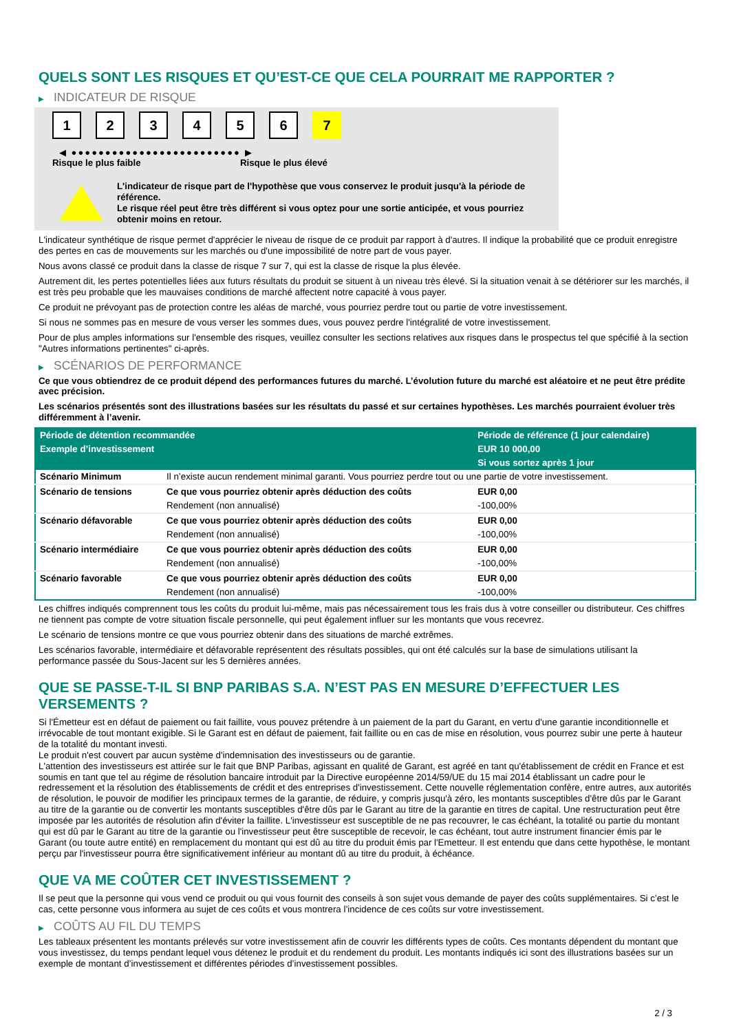QUELS SONT LES RISQUES ET QU’EST-CE QUE CELA POURRAIT ME RAPPORTER ?
▶ INDICATEUR DE RISQUE
1 2 3 4 5 6 7
◀ ●●●●●●●●●●●●●●●●●●●●●●●●● ▶
Risque le plus faible Risque le plus élevé
L'indicateur de risque part de l'hypothèse que vous conservez le produit jusqu'à la période de référence.
Le risque réel peut être très différent si vous optez pour une sortie anticipée, et vous pourriez obtenir moins en retour.
L'indicateur synthétique de risque permet d'apprécier le niveau de risque de ce produit par rapport à d'autres. Il indique la probabilité que ce produit enregistre des pertes en cas de mouvements sur les marchés ou d'une impossibilité de notre part de vous payer.
Nous avons classé ce produit dans la classe de risque 7 sur 7, qui est la classe de risque la plus élevée.
Autrement dit, les pertes potentielles liées aux futurs résultats du produit se situent à un niveau très élevé. Si la situation venait à se détériorer sur les marchés, il est très peu probable que les mauvaises conditions de marché affectent notre capacité à vous payer.
Ce produit ne prévoyant pas de protection contre les aléas de marché, vous pourriez perdre tout ou partie de votre investissement.
Si nous ne sommes pas en mesure de vous verser les sommes dues, vous pouvez perdre l'intégralité de votre investissement.
Pour de plus amples informations sur l'ensemble des risques, veuillez consulter les sections relatives aux risques dans le prospectus tel que spécifié à la section "Autres informations pertinentes" ci-après.
▶ SCÉNARIOS DE PERFORMANCE
Ce que vous obtiendrez de ce produit dépend des performances futures du marché. L’évolution future du marché est aléatoire et ne peut être prédite avec précision.
Les scénarios présentés sont des illustrations basées sur les résultats du passé et sur certaines hypothèses. Les marchés pourraient évoluer très différemment à l’avenir.
| Période de détention recommandée | | Période de référence (1 jour calendaire) |
| --- | --- | --- |
| Exemple d’investissement | | EUR 10 000,00 |
| | | Si vous sortez après 1 jour |
| Scénario Minimum | Il n’existe aucun rendement minimal garanti. Vous pourriez perdre tout ou une partie de votre investissement. | |
| Scénario de tensions | Ce que vous pourriez obtenir après déduction des coûts | EUR 0,00 |
| | Rendement (non annualisé) | -100,00% |
| Scénario défavorable | Ce que vous pourriez obtenir après déduction des coûts | EUR 0,00 |
| | Rendement (non annualisé) | -100,00% |
| Scénario intermédiaire | Ce que vous pourriez obtenir après déduction des coûts | EUR 0,00 |
| | Rendement (non annualisé) | -100,00% |
| Scénario favorable | Ce que vous pourriez obtenir après déduction des coûts | EUR 0,00 |
| | Rendement (non annualisé) | -100,00% |
Les chiffres indiqués comprennent tous les coûts du produit lui-même, mais pas nécessairement tous les frais dus à votre conseiller ou distributeur. Ces chiffres ne tiennent pas compte de votre situation fiscale personnelle, qui peut également influer sur les montants que vous recevrez.
Le scénario de tensions montre ce que vous pourriez obtenir dans des situations de marché extrêmes.
Les scénarios favorable, intermédiaire et défavorable représentent des résultats possibles, qui ont été calculés sur la base de simulations utilisant la performance passée du Sous-Jacent sur les 5 dernières années.
QUE SE PASSE-T-IL SI BNP PARIBAS S.A. N’EST PAS EN MESURE D’EFFECTUER LES VERSEMENTS ?
Si l'Émetteur est en défaut de paiement ou fait faillite, vous pouvez prétendre à un paiement de la part du Garant, en vertu d'une garantie inconditionnelle et irrévocable de tout montant exigible. Si le Garant est en défaut de paiement, fait faillite ou en cas de mise en résolution, vous pourrez subir une perte à hauteur de la totalité du montant investi.
Le produit n'est couvert par aucun système d'indemnisation des investisseurs ou de garantie.
L'attention des investisseurs est attirée sur le fait que BNP Paribas, agissant en qualité de Garant, est agréé en tant qu'établissement de crédit en France et est soumis en tant que tel au régime de résolution bancaire introduit par la Directive européenne 2014/59/UE du 15 mai 2014 établissant un cadre pour le redressement et la résolution des établissements de crédit et des entreprises d'investissement. Cette nouvelle réglementation confère, entre autres, aux autorités de résolution, le pouvoir de modifier les principaux termes de la garantie, de réduire, y compris jusqu'à zéro, les montants susceptibles d'être dûs par le Garant au titre de la garantie ou de convertir les montants susceptibles d'être dûs par le Garant au titre de la garantie en titres de capital. Une restructuration peut être imposée par les autorités de résolution afin d'éviter la faillite. L'investisseur est susceptible de ne pas recouvrer, le cas échéant, la totalité ou partie du montant qui est dû par le Garant au titre de la garantie ou l'investisseur peut être susceptible de recevoir, le cas échéant, tout autre instrument financier émis par le Garant (ou toute autre entité) en remplacement du montant qui est dû au titre du produit émis par l'Emetteur. Il est entendu que dans cette hypothèse, le montant perçu par l'investisseur pourra être significativement inférieur au montant dû au titre du produit, à échéance.
QUE VA ME COÛTER CET INVESTISSEMENT ?
Il se peut que la personne qui vous vend ce produit ou qui vous fournit des conseils à son sujet vous demande de payer des coûts supplémentaires. Si c’est le cas, cette personne vous informera au sujet de ces coûts et vous montrera l’incidence de ces coûts sur votre investissement.
▶ COÛTS AU FIL DU TEMPS
Les tableaux présentent les montants prélevés sur votre investissement afin de couvrir les différents types de coûts. Ces montants dépendent du montant que vous investissez, du temps pendant lequel vous détenez le produit et du rendement du produit. Les montants indiqués ici sont des illustrations basées sur un exemple de montant d’investissement et différentes périodes d’investissement possibles.
2 / 3